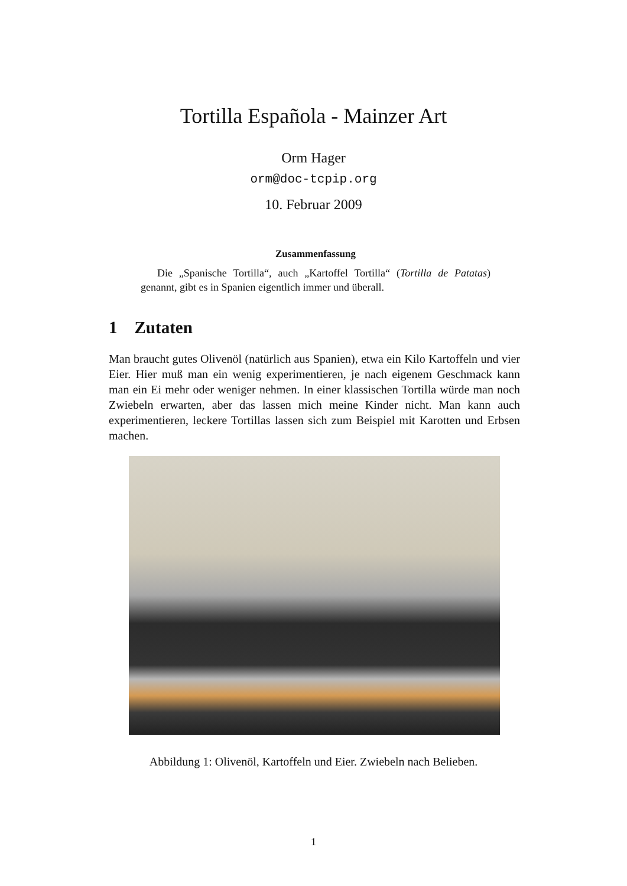Tortilla Española - Mainzer Art
Orm Hager
orm@doc-tcpip.org
10. Februar 2009
Zusammenfassung
Die „Spanische Tortilla“, auch „Kartoffel Tortilla“ (Tortilla de Patatas) genannt, gibt es in Spanien eigentlich immer und überall.
1 Zutaten
Man braucht gutes Olivenöl (natürlich aus Spanien), etwa ein Kilo Kartoffeln und vier Eier. Hier muß man ein wenig experimentieren, je nach eigenem Geschmack kann man ein Ei mehr oder weniger nehmen. In einer klassischen Tortilla würde man noch Zwiebeln erwarten, aber das lassen mich meine Kinder nicht. Man kann auch experimentieren, leckere Tortillas lassen sich zum Beispiel mit Karotten und Erbsen machen.
Abbildung 1: Olivenöl, Kartoffeln und Eier. Zwiebeln nach Belieben.
1